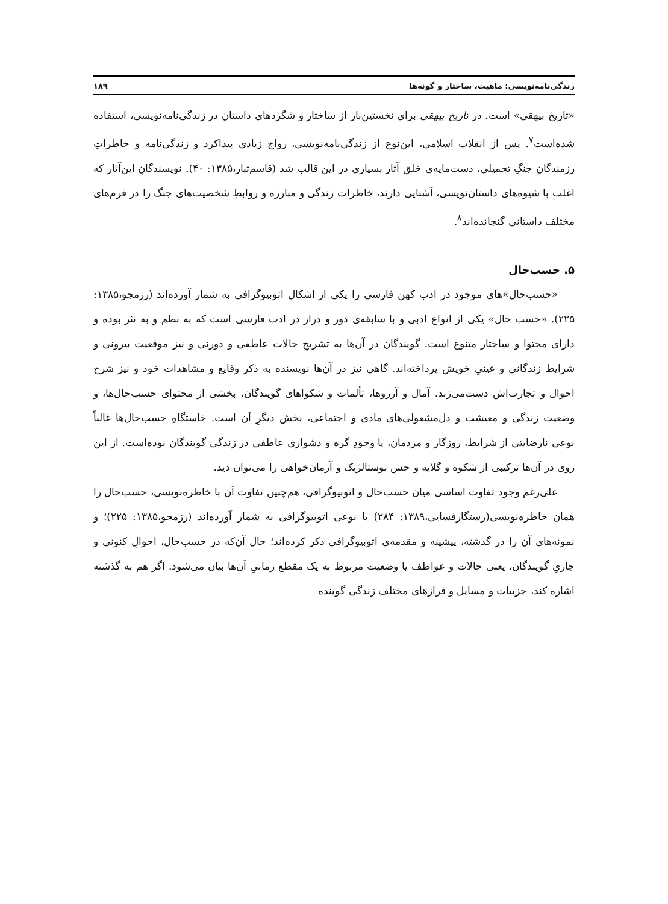زندگی‌نامه‌نویسی: ماهیت، ساختار و گونه‌ها ۱۸۹
«تاریخ بیهقی» است. در تاریخ بیهقی برای نخستین‌بار از ساختار و شگردهای داستان در زندگی‌نامه‌نویسی، استفاده شده‌است<sup>۷</sup>. پس از انقلاب اسلامی، این‌نوع از زندگی‌نامه‌نویسی، رواج زیادی پیداکرد و زندگی‌نامه و خاطراتِ رزمندگان جنگِ تحمیلی، دست‌مایه‌ی خلق آثار بسیاری در این قالب شد (قاسم‌تبار،۱۳۸۵: ۴۰). نویسندگانِ این‌آثار که اغلب با شیوه‌های داستان‌نویسی، آشنایی دارند، خاطرات زندگی و مبارزه و روابطِ شخصیت‌های جنگ را در فرم‌های مختلف داستانی گنجانده‌اند<sup>۸</sup>.
۵. حسب‌حال
«حسب‌حال»های موجود در ادب کهن فارسی را یکی از اشکال اتوبیوگرافی به شمار آورده‌اند (رزمجو،۱۳۸۵: ۲۲۵). «حسب حال» یکی از انواع ادبی و با سابقه‌ی دور و دراز در ادب فارسی است که به نظم و به نثر بوده و دارای محتوا و ساختار متنوع است. گویندگان در آن‌ها به تشریحِ حالات عاطفی و دورنی و نیز موقعیت بیرونی و شرایط زندگانی و عینیِ خویش پرداخته‌اند. گاهی نیز در آن‌ها نویسنده به ذکر وقایع و مشاهدات خود و نیز شرح احوال و تجارب‌اش دست‌می‌زند. آمال و آرزوها، تألمات و شکواهای گویندگان، بخشی از محتوای حسب‌حال‌ها، و وضعیت زندگی و معیشت و دل‌مشغولی‌های مادی و اجتماعی، بخش دیگرِ آن است. خاستگاهِ حسب‌حال‌ها غالباً نوعی نارضایتی از شرایط، روزگار و مردمان، یا وجودِ گره و دشواری عاطفی در زندگی گویندگان بوده‌است. از این روی در آن‌ها ترکیبی از شکوه و گلایه و حس نوستالژیک و آرمان‌خواهی را می‌توان دید.
علی‌رغم وجود تفاوت اساسی میان حسب‌حال و اتوبیوگرافی، هم‌چنین تفاوت آن با خاطره‌نویسی، حسب‌حال را همان خاطره‌نویسی(رستگارفسایی،۱۳۸۹: ۲۸۴) یا نوعی اتوبیوگرافی به شمار آورده‌اند (رزمجو،۱۳۸۵: ۲۲۵)؛ و نمونه‌های آن را در گذشته، پیشینه و مقدمه‌ی اتوبیوگرافی ذکر کرده‌اند؛ حال آن‌که در حسب‌حال، احوالِ کنونی و جاریِ گویندگان، یعنی حالات و عواطف یا وضعیت مربوط به یک مقطع زمانیِ آن‌ها بیان می‌شود. اگر هم به گذشته اشاره کند، جزییات و مسایل و فرازهای مختلف زندگی گوینده